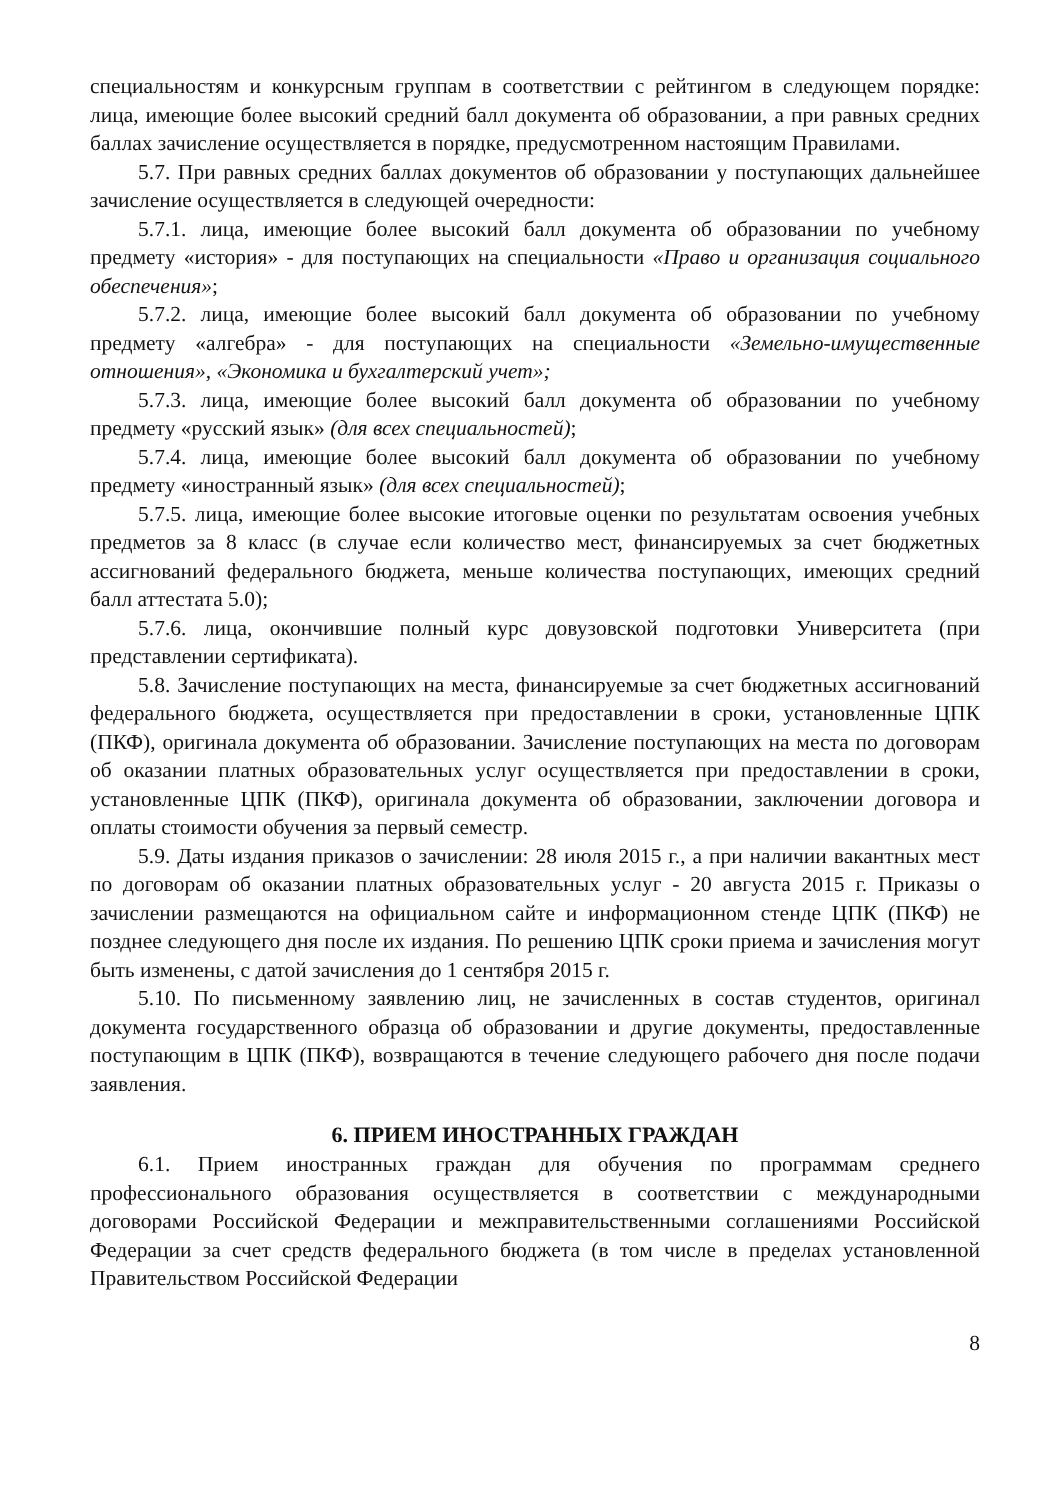специальностям и конкурсным группам в соответствии с рейтингом в следующем порядке: лица, имеющие более высокий средний балл документа об образовании, а при равных средних баллах зачисление осуществляется в порядке, предусмотренном настоящим Правилами.
5.7. При равных средних баллах документов об образовании у поступающих дальнейшее зачисление осуществляется в следующей очередности:
5.7.1. лица, имеющие более высокий балл документа об образовании по учебному предмету «история» - для поступающих на специальности «Право и организация социального обеспечения»;
5.7.2. лица, имеющие более высокий балл документа об образовании по учебному предмету «алгебра» - для поступающих на специальности «Земельно-имущественные отношения», «Экономика и бухгалтерский учет»;
5.7.3. лица, имеющие более высокий балл документа об образовании по учебному предмету «русский язык» (для всех специальностей);
5.7.4. лица, имеющие более высокий балл документа об образовании по учебному предмету «иностранный язык» (для всех специальностей);
5.7.5. лица, имеющие более высокие итоговые оценки по результатам освоения учебных предметов за 8 класс (в случае если количество мест, финансируемых за счет бюджетных ассигнований федерального бюджета, меньше количества поступающих, имеющих средний балл аттестата 5.0);
5.7.6. лица, окончившие полный курс довузовской подготовки Университета (при представлении сертификата).
5.8. Зачисление поступающих на места, финансируемые за счет бюджетных ассигнований федерального бюджета, осуществляется при предоставлении в сроки, установленные ЦПК (ПКФ), оригинала документа об образовании. Зачисление поступающих на места по договорам об оказании платных образовательных услуг осуществляется при предоставлении в сроки, установленные ЦПК (ПКФ), оригинала документа об образовании, заключении договора и оплаты стоимости обучения за первый семестр.
5.9. Даты издания приказов о зачислении: 28 июля 2015 г., а при наличии вакантных мест по договорам об оказании платных образовательных услуг - 20 августа 2015 г. Приказы о зачислении размещаются на официальном сайте и информационном стенде ЦПК (ПКФ) не позднее следующего дня после их издания. По решению ЦПК сроки приема и зачисления могут быть изменены, с датой зачисления до 1 сентября 2015 г.
5.10. По письменному заявлению лиц, не зачисленных в состав студентов, оригинал документа государственного образца об образовании и другие документы, предоставленные поступающим в ЦПК (ПКФ), возвращаются в течение следующего рабочего дня после подачи заявления.
6. ПРИЕМ ИНОСТРАННЫХ ГРАЖДАН
6.1. Прием иностранных граждан для обучения по программам среднего профессионального образования осуществляется в соответствии с международными договорами Российской Федерации и межправительственными соглашениями Российской Федерации за счет средств федерального бюджета (в том числе в пределах установленной Правительством Российской Федерации
8